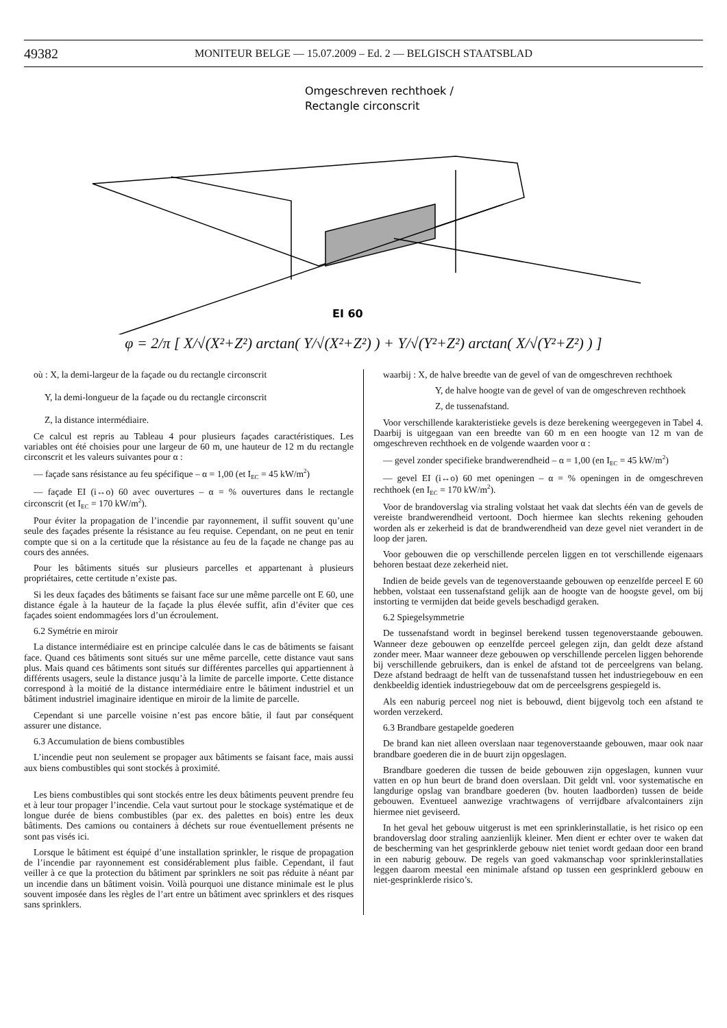49382
MONITEUR BELGE — 15.07.2009 – Ed. 2 — BELGISCH STAATSBLAD
Omgeschreven rechthoek /
Rectangle circonscrit
EI 60
φ = 2/π [ X/√(X²+Z²) arctan( Y/√(X²+Z²) ) + Y/√(Y²+Z²) arctan( X/√(Y²+Z²) ) ]
où : X, la demi-largeur de la façade ou du rectangle circonscrit
Y, la demi-longueur de la façade ou du rectangle circonscrit
Z, la distance intermédiaire.
Ce calcul est repris au Tableau 4 pour plusieurs façades caractéristiques. Les variables ont été choisies pour une largeur de 60 m, une hauteur de 12 m du rectangle circonscrit et les valeurs suivantes pour α :
— façade sans résistance au feu spécifique – α = 1,00 (et I<sub>EC</sub> = 45 kW/m<sup>2</sup>)
— façade EI (i↔o) 60 avec ouvertures – α = % ouvertures dans le rectangle circonscrit (et I<sub>EC</sub> = 170 kW/m<sup>2</sup>).
Pour éviter la propagation de l’incendie par rayonnement, il suffit souvent qu’une seule des façades présente la résistance au feu requise. Cependant, on ne peut en tenir compte que si on a la certitude que la résistance au feu de la façade ne change pas au cours des années.
Pour les bâtiments situés sur plusieurs parcelles et appartenant à plusieurs propriétaires, cette certitude n’existe pas.
Si les deux façades des bâtiments se faisant face sur une même parcelle ont E 60, une distance égale à la hauteur de la façade la plus élevée suffit, afin d’éviter que ces façades soient endommagées lors d’un écroulement.
6.2 Symétrie en miroir
La distance intermédiaire est en principe calculée dans le cas de bâtiments se faisant face. Quand ces bâtiments sont situés sur une même parcelle, cette distance vaut sans plus. Mais quand ces bâtiments sont situés sur différentes parcelles qui appartiennent à différents usagers, seule la distance jusqu’à la limite de parcelle importe. Cette distance correspond à la moitié de la distance intermédiaire entre le bâtiment industriel et un bâtiment industriel imaginaire identique en miroir de la limite de parcelle.
Cependant si une parcelle voisine n’est pas encore bâtie, il faut par conséquent assurer une distance.
6.3 Accumulation de biens combustibles
L’incendie peut non seulement se propager aux bâtiments se faisant face, mais aussi aux biens combustibles qui sont stockés à proximité.
Les biens combustibles qui sont stockés entre les deux bâtiments peuvent prendre feu et à leur tour propager l’incendie. Cela vaut surtout pour le stockage systématique et de longue durée de biens combustibles (par ex. des palettes en bois) entre les deux bâtiments. Des camions ou containers à déchets sur roue éventuellement présents ne sont pas visés ici.
Lorsque le bâtiment est équipé d’une installation sprinkler, le risque de propagation de l’incendie par rayonnement est considérablement plus faible. Cependant, il faut veiller à ce que la protection du bâtiment par sprinklers ne soit pas réduite à néant par un incendie dans un bâtiment voisin. Voilà pourquoi une distance minimale est le plus souvent imposée dans les règles de l’art entre un bâtiment avec sprinklers et des risques sans sprinklers.
waarbij : X, de halve breedte van de gevel of van de omgeschreven rechthoek
Y, de halve hoogte van de gevel of van de omgeschreven rechthoek
Z, de tussenafstand.
Voor verschillende karakteristieke gevels is deze berekening weergegeven in Tabel 4. Daarbij is uitgegaan van een breedte van 60 m en een hoogte van 12 m van de omgeschreven rechthoek en de volgende waarden voor α :
— gevel zonder specifieke brandwerendheid – α = 1,00 (en I<sub>EC</sub> = 45 kW/m<sup>2</sup>)
— gevel EI (i↔o) 60 met openingen – α = % openingen in de omgeschreven rechthoek (en I<sub>EC</sub> = 170 kW/m<sup>2</sup>).
Voor de brandoverslag via straling volstaat het vaak dat slechts één van de gevels de vereiste brandwerendheid vertoont. Doch hiermee kan slechts rekening gehouden worden als er zekerheid is dat de brandwerendheid van deze gevel niet verandert in de loop der jaren.
Voor gebouwen die op verschillende percelen liggen en tot verschillende eigenaars behoren bestaat deze zekerheid niet.
Indien de beide gevels van de tegenoverstaande gebouwen op eenzelfde perceel E 60 hebben, volstaat een tussenafstand gelijk aan de hoogte van de hoogste gevel, om bij instorting te vermijden dat beide gevels beschadigd geraken.
6.2 Spiegelsymmetrie
De tussenafstand wordt in beginsel berekend tussen tegenoverstaande gebouwen. Wanneer deze gebouwen op eenzelfde perceel gelegen zijn, dan geldt deze afstand zonder meer. Maar wanneer deze gebouwen op verschillende percelen liggen behorende bij verschillende gebruikers, dan is enkel de afstand tot de perceelgrens van belang. Deze afstand bedraagt de helft van de tussenafstand tussen het industriegebouw en een denkbeeldig identiek industriegebouw dat om de perceelsgrens gespiegeld is.
Als een naburig perceel nog niet is bebouwd, dient bijgevolg toch een afstand te worden verzekerd.
6.3 Brandbare gestapelde goederen
De brand kan niet alleen overslaan naar tegenoverstaande gebouwen, maar ook naar brandbare goederen die in de buurt zijn opgeslagen.
Brandbare goederen die tussen de beide gebouwen zijn opgeslagen, kunnen vuur vatten en op hun beurt de brand doen overslaan. Dit geldt vnl. voor systematische en langdurige opslag van brandbare goederen (bv. houten laadborden) tussen de beide gebouwen. Eventueel aanwezige vrachtwagens of verrijdbare afvalcontainers zijn hiermee niet geviseerd.
In het geval het gebouw uitgerust is met een sprinklerinstallatie, is het risico op een brandoverslag door straling aanzienlijk kleiner. Men dient er echter over te waken dat de bescherming van het gesprinklerde gebouw niet teniet wordt gedaan door een brand in een naburig gebouw. De regels van goed vakmanschap voor sprinklerinstallaties leggen daarom meestal een minimale afstand op tussen een gesprinklerd gebouw en niet-gesprinklerde risico’s.